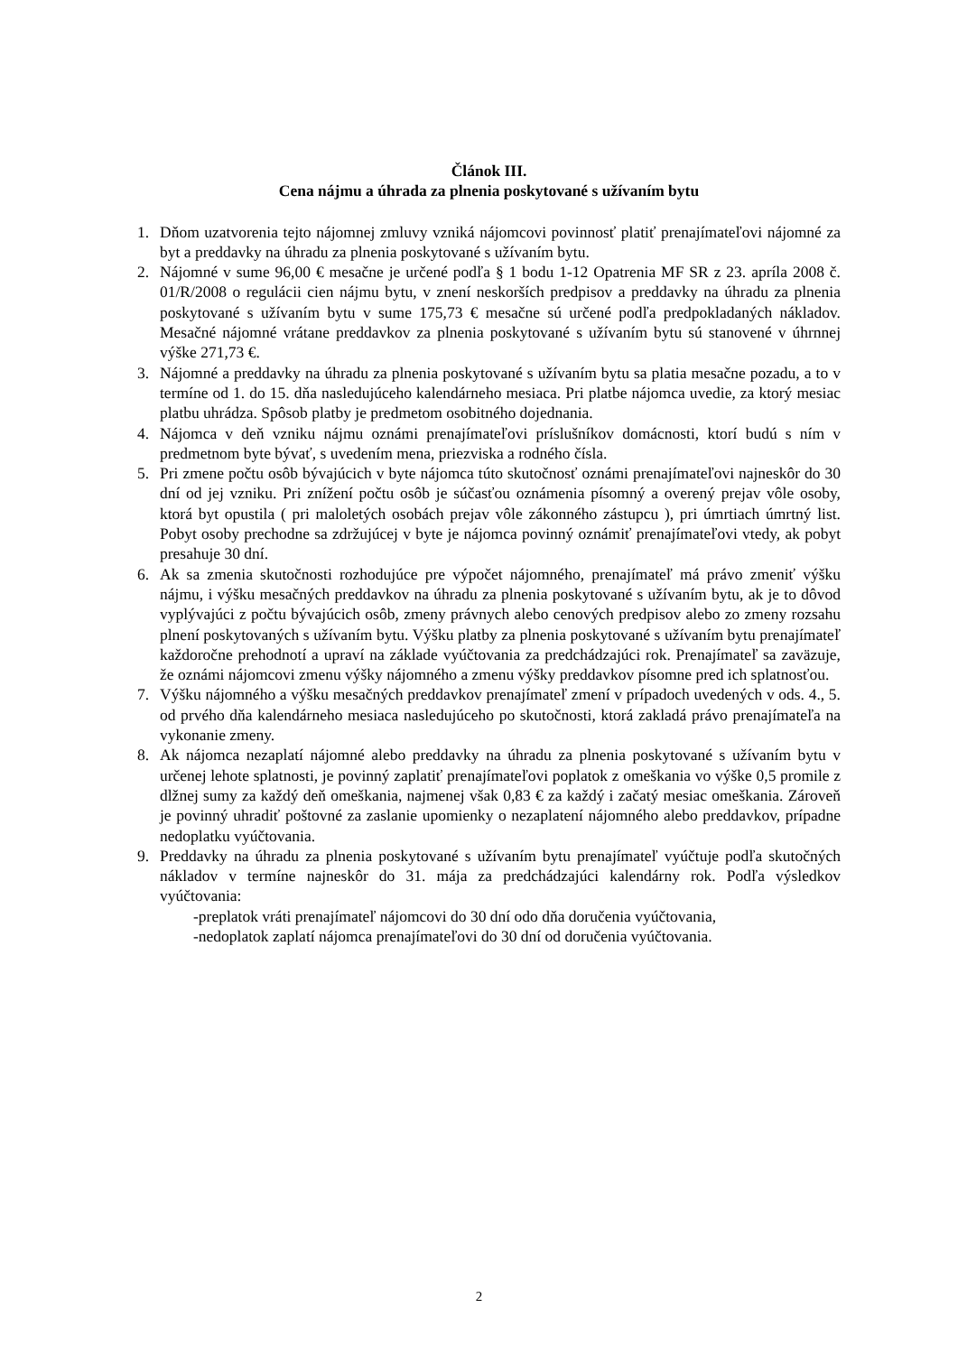Článok III.
Cena nájmu a úhrada za plnenia poskytované s užívaním bytu
1. Dňom uzatvorenia tejto nájomnej zmluvy vzniká nájomcovi povinnosť platiť prenajímateľovi nájomné za byt a preddavky na úhradu za plnenia poskytované s užívaním bytu.
2. Nájomné v sume 96,00 € mesačne je určené podľa § 1 bodu 1-12 Opatrenia MF SR z 23. apríla 2008 č. 01/R/2008 o regulácii cien nájmu bytu, v znení neskorších predpisov a preddavky na úhradu za plnenia poskytované s užívaním bytu v sume 175,73 € mesačne sú určené podľa predpokladaných nákladov. Mesačné nájomné vrátane preddavkov za plnenia poskytované s užívaním bytu sú stanovené v úhrnnej výške 271,73 €.
3. Nájomné a preddavky na úhradu za plnenia poskytované s užívaním bytu sa platia mesačne pozadu, a to v termíne od 1. do 15. dňa nasledujúceho kalendárneho mesiaca. Pri platbe nájomca uvedie, za ktorý mesiac platbu uhrádza. Spôsob platby je predmetom osobitného dojednania.
4. Nájomca v deň vzniku nájmu oznámi prenajímateľovi príslušníkov domácnosti, ktorí budú s ním v predmetnom byte bývať, s uvedením mena, priezviska a rodného čísla.
5. Pri zmene počtu osôb bývajúcich v byte nájomca túto skutočnosť oznámi prenajímateľovi najneskôr do 30 dní od jej vzniku. Pri znížení počtu osôb je súčasťou oznámenia písomný a overený prejav vôle osoby, ktorá byt opustila ( pri maloletých osobách prejav vôle zákonného zástupcu ), pri úmrtiach úmrtný list. Pobyt osoby prechodne sa zdržujúcej v byte je nájomca povinný oznámiť prenajímateľovi vtedy, ak pobyt presahuje 30 dní.
6. Ak sa zmenia skutočnosti rozhodujúce pre výpočet nájomného, prenajímateľ má právo zmeniť výšku nájmu, i výšku mesačných preddavkov na úhradu za plnenia poskytované s užívaním bytu, ak je to dôvod vyplývajúci z počtu bývajúcich osôb, zmeny právnych alebo cenových predpisov alebo zo zmeny rozsahu plnení poskytovaných s užívaním bytu. Výšku platby za plnenia poskytované s užívaním bytu prenajímateľ každoročne prehodnotí a upraví na základe vyúčtovania za predchádzajúci rok. Prenajímateľ sa zaväzuje, že oznámi nájomcovi zmenu výšky nájomného a zmenu výšky preddavkov písomne pred ich splatnosťou.
7. Výšku nájomného a výšku mesačných preddavkov prenajímateľ zmení v prípadoch uvedených v ods. 4., 5. od prvého dňa kalendárneho mesiaca nasledujúceho po skutočnosti, ktorá zakladá právo prenajímateľa na vykonanie zmeny.
8. Ak nájomca nezaplatí nájomné alebo preddavky na úhradu za plnenia poskytované s užívaním bytu v určenej lehote splatnosti, je povinný zaplatiť prenajímateľovi poplatok z omeškania vo výške 0,5 promile z dlžnej sumy za každý deň omeškania, najmenej však 0,83 € za každý i začatý mesiac omeškania. Zároveň je povinný uhradiť poštovné za zaslanie upomienky o nezaplatení nájomného alebo preddavkov, prípadne nedoplatku vyúčtovania.
9. Preddavky na úhradu za plnenia poskytované s užívaním bytu prenajímateľ vyúčtuje podľa skutočných nákladov v termíne najneskôr do 31. mája za predchádzajúci kalendárny rok. Podľa výsledkov vyúčtovania:
-preplatok vráti prenajímateľ nájomcovi do 30 dní odo dňa doručenia vyúčtovania,
-nedoplatok zaplatí nájomca prenajímateľovi do 30 dní od doručenia vyúčtovania.
2